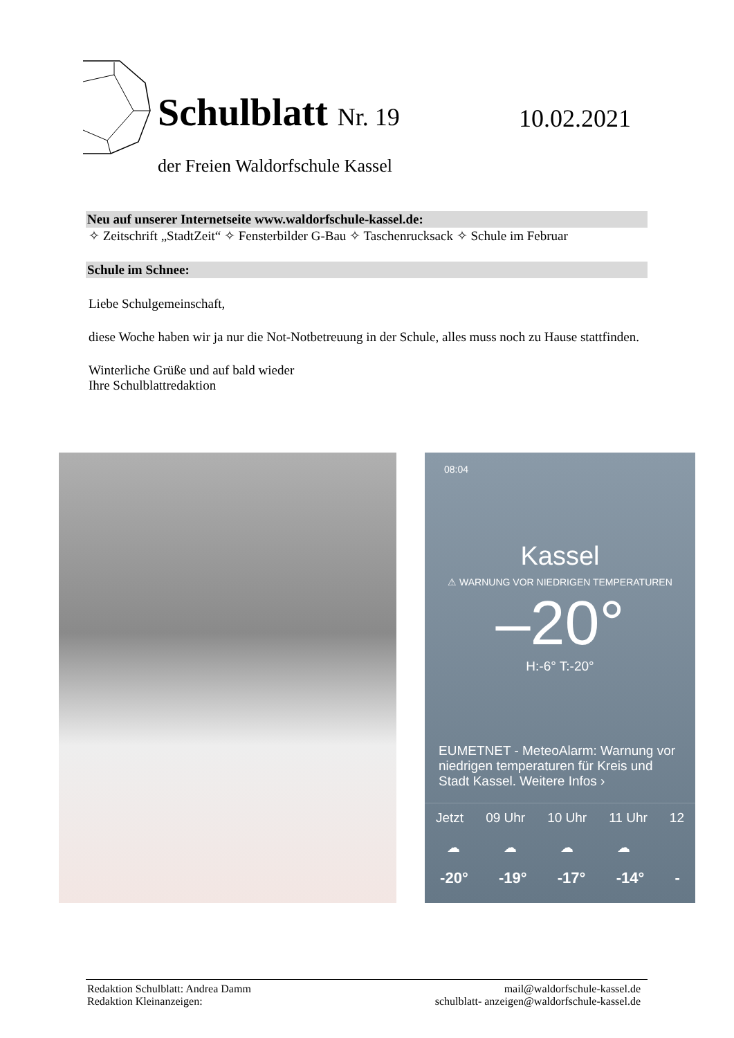Schulblatt Nr. 19 10.02.2021
der Freien Waldorfschule Kassel
Neu auf unserer Internetseite www.waldorfschule-kassel.de:
✧ Zeitschrift „StadtZeit“ ✧ Fensterbilder G-Bau ✧ Taschenrucksack ✧ Schule im Februar
Schule im Schnee:
Liebe Schulgemeinschaft,
diese Woche haben wir ja nur die Not-Notbetreuung in der Schule, alles muss noch zu Hause stattfinden.
Winterliche Grüße und auf bald wieder
Ihre Schulblattredaktion
08:04
Kassel
⚠ WARNUNG VOR NIEDRIGEN TEMPERATUREN
–20°
H:-6° T:-20°
EUMETNET - MeteoAlarm: Warnung vor niedrigen temperaturen für Kreis und Stadt Kassel. Weitere Infos ›
Jetzt 09 Uhr 10 Uhr 11 Uhr 12
☁ ☁ ☁ ☁
-20° -19° -17° -14° -
Redaktion Schulblatt: Andrea Damm
Redaktion Kleinanzeigen:
mail@waldorfschule-kassel.de
schulblatt- anzeigen@waldorfschule-kassel.de